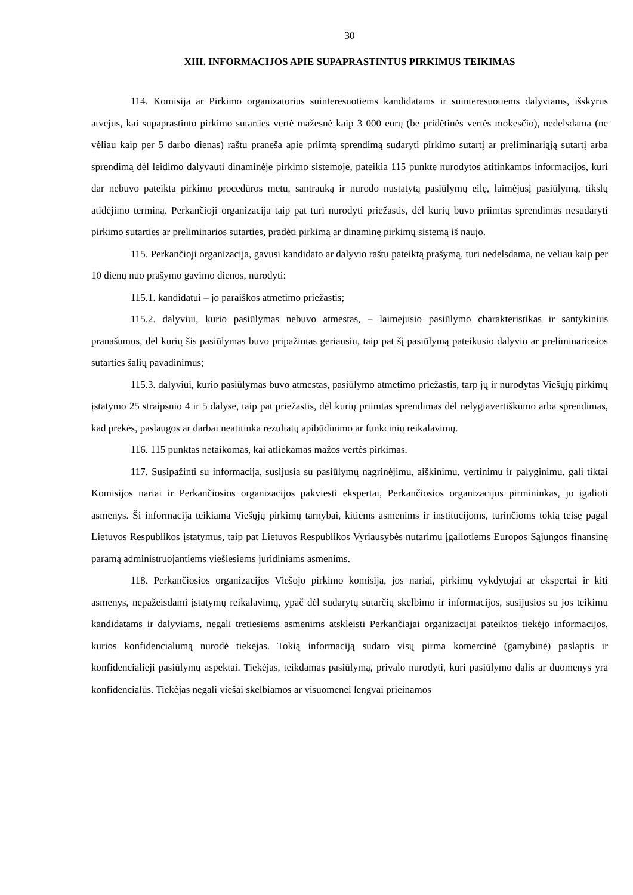30
XIII. INFORMACIJOS APIE SUPAPRASTINTUS PIRKIMUS TEIKIMAS
114. Komisija ar Pirkimo organizatorius suinteresuotiems kandidatams ir suinteresuotiems dalyviams, išskyrus atvejus, kai supaprastinto pirkimo sutarties vertė mažesnė kaip 3 000 eurų (be pridėtinės vertės mokesčio), nedelsdama (ne vėliau kaip per 5 darbo dienas) raštu praneša apie priimtą sprendimą sudaryti pirkimo sutartį ar preliminariąją sutartį arba sprendimą dėl leidimo dalyvauti dinaminėje pirkimo sistemoje, pateikia 115 punkte nurodytos atitinkamos informacijos, kuri dar nebuvo pateikta pirkimo procedūros metu, santrauką ir nurodo nustatytą pasiūlymų eilę, laimėjusį pasiūlymą, tikslų atidėjimo terminą. Perkančioji organizacija taip pat turi nurodyti priežastis, dėl kurių buvo priimtas sprendimas nesudaryti pirkimo sutarties ar preliminarios sutarties, pradėti pirkimą ar dinaminę pirkimų sistemą iš naujo.
115. Perkančioji organizacija, gavusi kandidato ar dalyvio raštu pateiktą prašymą, turi nedelsdama, ne vėliau kaip per 10 dienų nuo prašymo gavimo dienos, nurodyti:
115.1. kandidatui – jo paraiškos atmetimo priežastis;
115.2. dalyviui, kurio pasiūlymas nebuvo atmestas, – laimėjusio pasiūlymo charakteristikas ir santykinius pranašumus, dėl kurių šis pasiūlymas buvo pripažintas geriausiu, taip pat šį pasiūlymą pateikusio dalyvio ar preliminariosios sutarties šalių pavadinimus;
115.3. dalyviui, kurio pasiūlymas buvo atmestas, pasiūlymo atmetimo priežastis, tarp jų ir nurodytas Viešųjų pirkimų įstatymo 25 straipsnio 4 ir 5 dalyse, taip pat priežastis, dėl kurių priimtas sprendimas dėl nelygiavertiškumo arba sprendimas, kad prekės, paslaugos ar darbai neatitinka rezultatų apibūdinimo ar funkcinių reikalavimų.
116. 115 punktas netaikomas, kai atliekamas mažos vertės pirkimas.
117. Susipažinti su informacija, susijusia su pasiūlymų nagrinėjimu, aiškinimu, vertinimu ir palyginimu, gali tiktai Komisijos nariai ir Perkančiosios organizacijos pakviesti ekspertai, Perkančiosios organizacijos pirmininkas, jo įgalioti asmenys. Ši informacija teikiama Viešųjų pirkimų tarnybai, kitiems asmenims ir institucijoms, turinčioms tokią teisę pagal Lietuvos Respublikos įstatymus, taip pat Lietuvos Respublikos Vyriausybės nutarimu įgaliotiems Europos Sąjungos finansinę paramą administruojantiems viešiesiems juridiniams asmenims.
118. Perkančiosios organizacijos Viešojo pirkimo komisija, jos nariai, pirkimų vykdytojai ar ekspertai ir kiti asmenys, nepažeisdami įstatymų reikalavimų, ypač dėl sudarytų sutarčių skelbimo ir informacijos, susijusios su jos teikimu kandidatams ir dalyviams, negali tretiesiems asmenims atskleisti Perkančiajai organizacijai pateiktos tiekėjo informacijos, kurios konfidencialumą nurodė tiekėjas. Tokią informaciją sudaro visų pirma komercinė (gamybinė) paslaptis ir konfidencialieji pasiūlymų aspektai. Tiekėjas, teikdamas pasiūlymą, privalo nurodyti, kuri pasiūlymo dalis ar duomenys yra konfidencialūs. Tiekėjas negali viešai skelbiamos ar visuomenei lengvai prieinamos